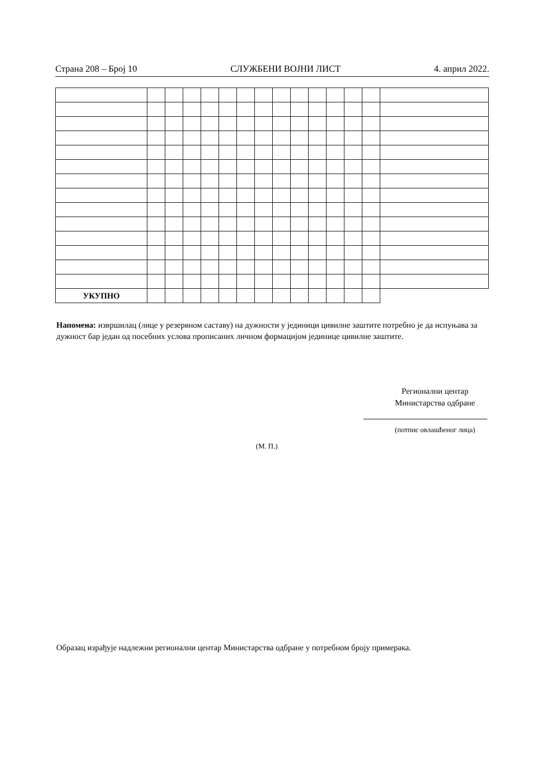Страна 208 – Број 10 СЛУЖБЕНИ ВОЈНИ ЛИСТ 4. април 2022.
| УКУПНО | | | | | | | | | | | | | | |
Напомена: извршилац (лице у резервном саставу) на дужности у јединици цивилне заштите потребно је да испуњава за дужност бар један од посебних услова прописаних личном формацијом јединице цивилне заштите.
Регионални центар
Министарства одбране
(потпис овлашћеног лица)
(М. П.)
Образац израђује надлежни регионални центар Министарства одбране у потребном броју примерака.